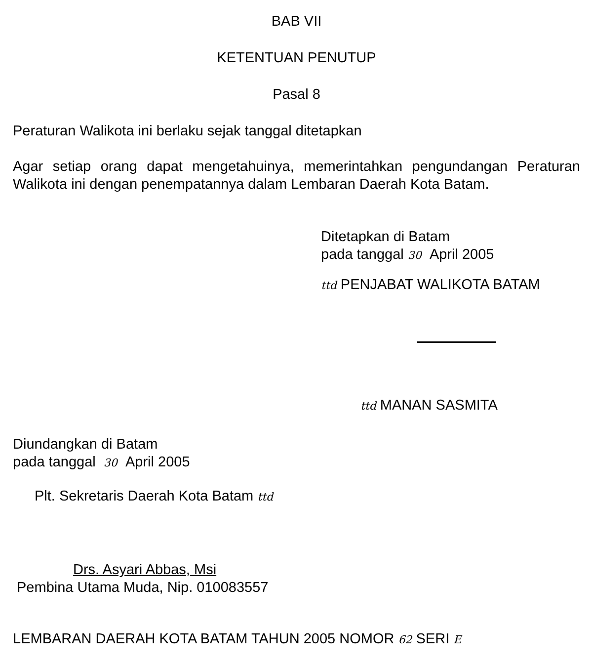BAB VII
KETENTUAN PENUTUP
Pasal 8
Peraturan Walikota ini berlaku sejak tanggal ditetapkan
Agar setiap orang dapat mengetahuinya, memerintahkan pengundangan Peraturan Walikota ini dengan penempatannya dalam Lembaran Daerah Kota Batam.
Ditetapkan di Batam
pada tanggal 30 April 2005
ttd PENJABAT WALIKOTA BATAM
ttd MANAN SASMITA
Diundangkan di Batam
pada tanggal 30 April 2005
Plt. Sekretaris Daerah Kota Batam ttd
Drs. Asyari Abbas, Msi
Pembina Utama Muda, Nip. 010083557
LEMBARAN DAERAH KOTA BATAM TAHUN 2005 NOMOR 62 SERI E